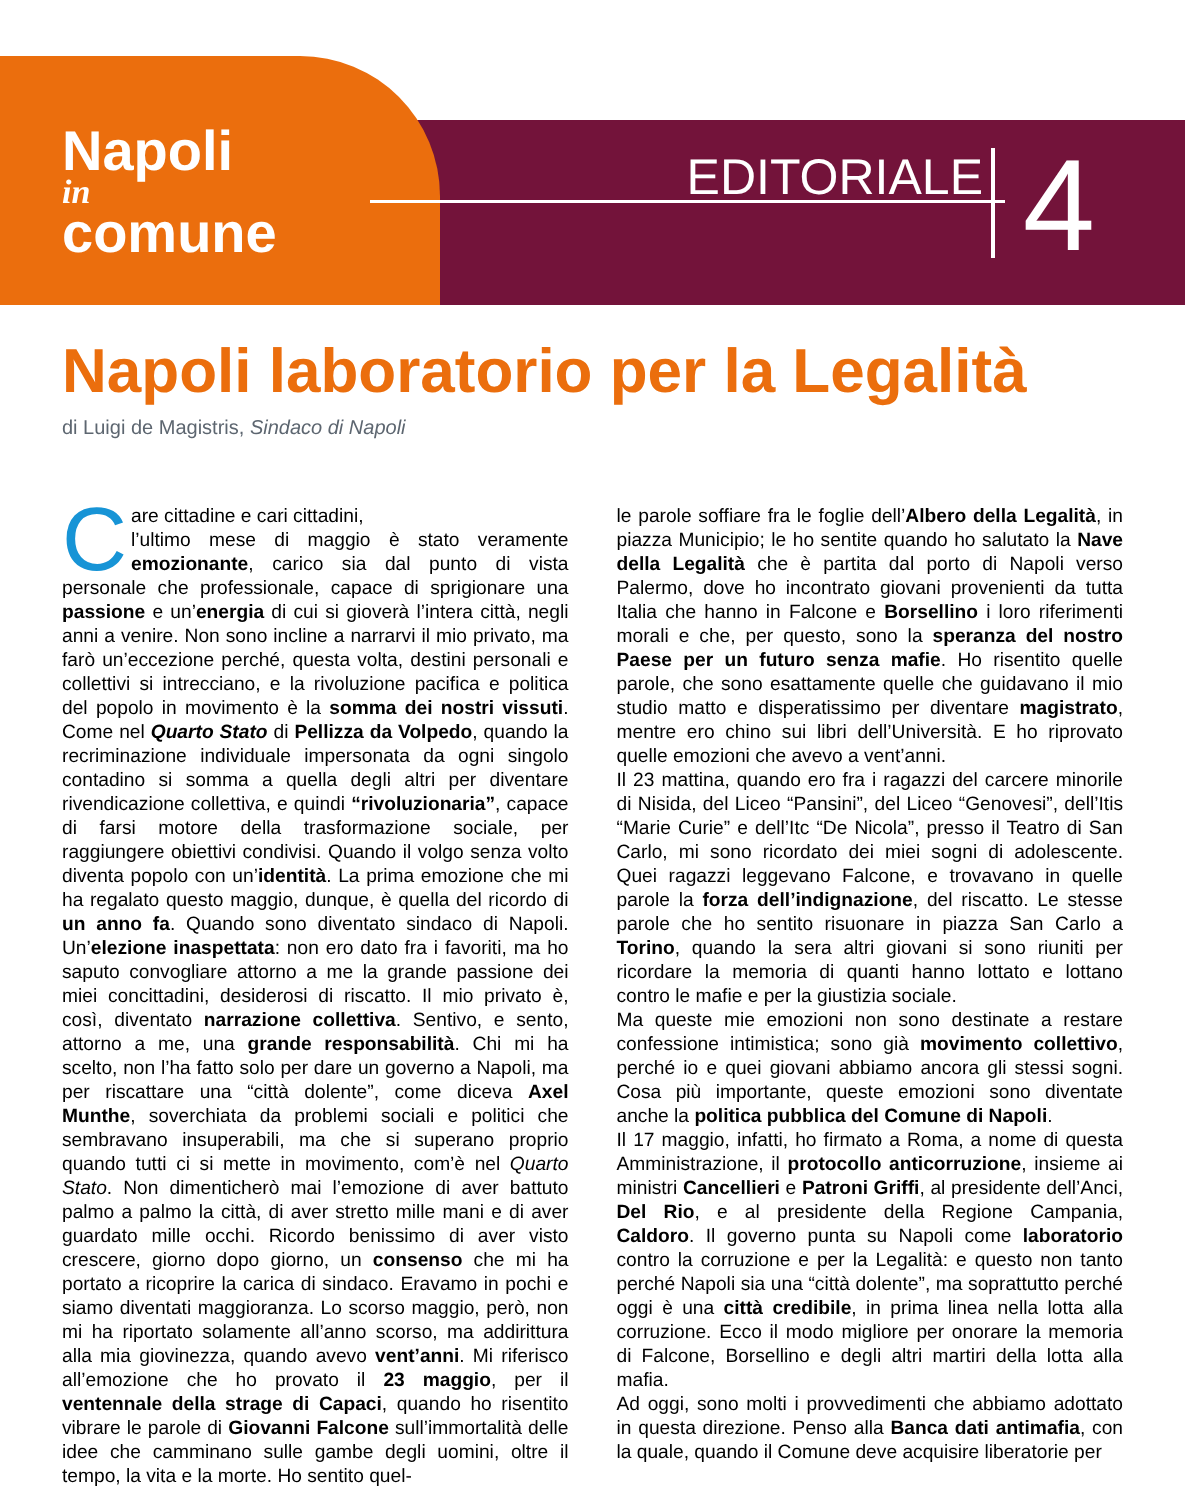Napoli
in
comune
EDITORIALE 4
Napoli laboratorio per la Legalità
di Luigi de Magistris, Sindaco di Napoli
Care cittadine e cari cittadini,
l’ultimo mese di maggio è stato veramente emozionante, carico sia dal punto di vista personale che professionale, capace di sprigionare una passione e un’energia di cui si gioverà l’intera città, negli anni a venire. Non sono incline a narrarvi il mio privato, ma farò un’eccezione perché, questa volta, destini personali e collettivi si intrecciano, e la rivoluzione pacifica e politica del popolo in movimento è la somma dei nostri vissuti. Come nel Quarto Stato di Pellizza da Volpedo, quando la recriminazione individuale impersonata da ogni singolo contadino si somma a quella degli altri per diventare rivendicazione collettiva, e quindi “rivoluzionaria”, capace di farsi motore della trasformazione sociale, per raggiungere obiettivi condivisi. Quando il volgo senza volto diventa popolo con un’identità. La prima emozione che mi ha regalato questo maggio, dunque, è quella del ricordo di un anno fa. Quando sono diventato sindaco di Napoli. Un’elezione inaspettata: non ero dato fra i favoriti, ma ho saputo convogliare attorno a me la grande passione dei miei concittadini, desiderosi di riscatto. Il mio privato è, così, diventato narrazione collettiva. Sentivo, e sento, attorno a me, una grande responsabilità. Chi mi ha scelto, non l’ha fatto solo per dare un governo a Napoli, ma per riscattare una “città dolente”, come diceva Axel Munthe, soverchiata da problemi sociali e politici che sembravano insuperabili, ma che si superano proprio quando tutti ci si mette in movimento, com’è nel Quarto Stato. Non dimenticherò mai l’emozione di aver battuto palmo a palmo la città, di aver stretto mille mani e di aver guardato mille occhi. Ricordo benissimo di aver visto crescere, giorno dopo giorno, un consenso che mi ha portato a ricoprire la carica di sindaco. Eravamo in pochi e siamo diventati maggioranza. Lo scorso maggio, però, non mi ha riportato solamente all’anno scorso, ma addirittura alla mia giovinezza, quando avevo vent’anni. Mi riferisco all’emozione che ho provato il 23 maggio, per il ventennale della strage di Capaci, quando ho risentito vibrare le parole di Giovanni Falcone sull’immortalità delle idee che camminano sulle gambe degli uomini, oltre il tempo, la vita e la morte. Ho sentito quel-
le parole soffiare fra le foglie dell’Albero della Legalità, in piazza Municipio; le ho sentite quando ho salutato la Nave della Legalità che è partita dal porto di Napoli verso Palermo, dove ho incontrato giovani provenienti da tutta Italia che hanno in Falcone e Borsellino i loro riferimenti morali e che, per questo, sono la speranza del nostro Paese per un futuro senza mafie. Ho risentito quelle parole, che sono esattamente quelle che guidavano il mio studio matto e disperatissimo per diventare magistrato, mentre ero chino sui libri dell’Università. E ho riprovato quelle emozioni che avevo a vent’anni.
Il 23 mattina, quando ero fra i ragazzi del carcere minorile di Nisida, del Liceo “Pansini”, del Liceo “Genovesi”, dell’Itis “Marie Curie” e dell’Itc “De Nicola”, presso il Teatro di San Carlo, mi sono ricordato dei miei sogni di adolescente. Quei ragazzi leggevano Falcone, e trovavano in quelle parole la forza dell’indignazione, del riscatto. Le stesse parole che ho sentito risuonare in piazza San Carlo a Torino, quando la sera altri giovani si sono riuniti per ricordare la memoria di quanti hanno lottato e lottano contro le mafie e per la giustizia sociale.
Ma queste mie emozioni non sono destinate a restare confessione intimistica; sono già movimento collettivo, perché io e quei giovani abbiamo ancora gli stessi sogni. Cosa più importante, queste emozioni sono diventate anche la politica pubblica del Comune di Napoli.
Il 17 maggio, infatti, ho firmato a Roma, a nome di questa Amministrazione, il protocollo anticorruzione, insieme ai ministri Cancellieri e Patroni Griffi, al presidente dell’Anci, Del Rio, e al presidente della Regione Campania, Caldoro. Il governo punta su Napoli come laboratorio contro la corruzione e per la Legalità: e questo non tanto perché Napoli sia una “città dolente”, ma soprattutto perché oggi è una città credibile, in prima linea nella lotta alla corruzione. Ecco il modo migliore per onorare la memoria di Falcone, Borsellino e degli altri martiri della lotta alla mafia.
Ad oggi, sono molti i provvedimenti che abbiamo adottato in questa direzione. Penso alla Banca dati antimafia, con la quale, quando il Comune deve acquisire liberatorie per